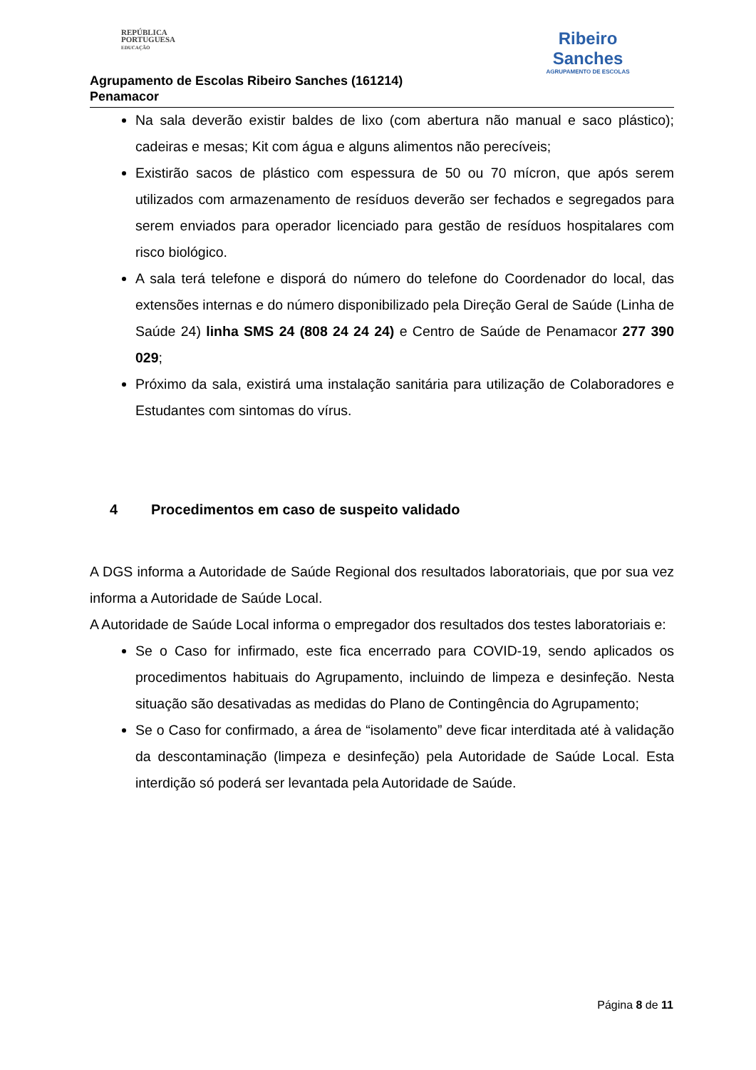REPÚBLICA
PORTUGUESA
EDUCAÇÃO
Agrupamento de Escolas Ribeiro Sanches (161214)
Penamacor
Ribeiro
Sanches
AGRUPAMENTO DE ESCOLAS
Na sala deverão existir baldes de lixo (com abertura não manual e saco plástico); cadeiras e mesas; Kit com água e alguns alimentos não perecíveis;
Existirão sacos de plástico com espessura de 50 ou 70 mícron, que após serem utilizados com armazenamento de resíduos deverão ser fechados e segregados para serem enviados para operador licenciado para gestão de resíduos hospitalares com risco biológico.
A sala terá telefone e disporá do número do telefone do Coordenador do local, das extensões internas e do número disponibilizado pela Direção Geral de Saúde (Linha de Saúde 24) linha SMS 24 (808 24 24 24) e Centro de Saúde de Penamacor 277 390 029;
Próximo da sala, existirá uma instalação sanitária para utilização de Colaboradores e Estudantes com sintomas do vírus.
4 Procedimentos em caso de suspeito validado
A DGS informa a Autoridade de Saúde Regional dos resultados laboratoriais, que por sua vez informa a Autoridade de Saúde Local.
A Autoridade de Saúde Local informa o empregador dos resultados dos testes laboratoriais e:
Se o Caso for infirmado, este fica encerrado para COVID-19, sendo aplicados os procedimentos habituais do Agrupamento, incluindo de limpeza e desinfeção. Nesta situação são desativadas as medidas do Plano de Contingência do Agrupamento;
Se o Caso for confirmado, a área de “isolamento” deve ficar interditada até à validação da descontaminação (limpeza e desinfeção) pela Autoridade de Saúde Local. Esta interdição só poderá ser levantada pela Autoridade de Saúde.
Página 8 de 11